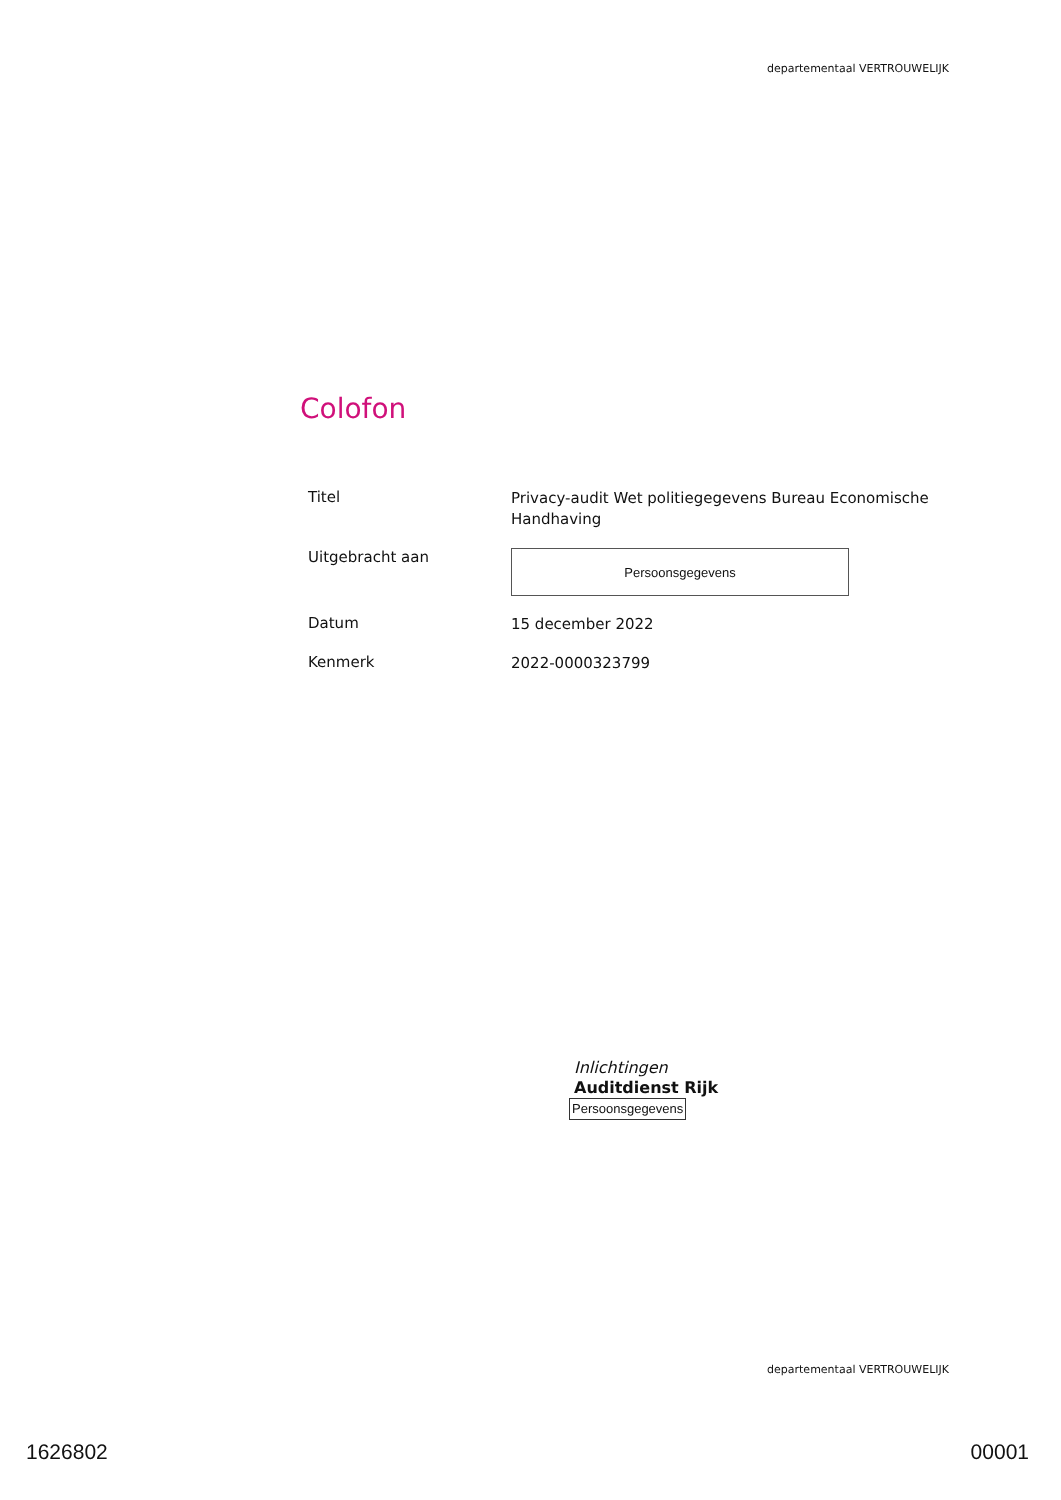departementaal VERTROUWELIJK
Colofon
Titel
Privacy-audit Wet politiegegevens Bureau Economische Handhaving
Uitgebracht aan
Persoonsgegevens
Datum
15 december 2022
Kenmerk
2022-0000323799
Inlichtingen
Auditdienst Rijk
Persoonsgegevens
departementaal VERTROUWELIJK
1626802 00001